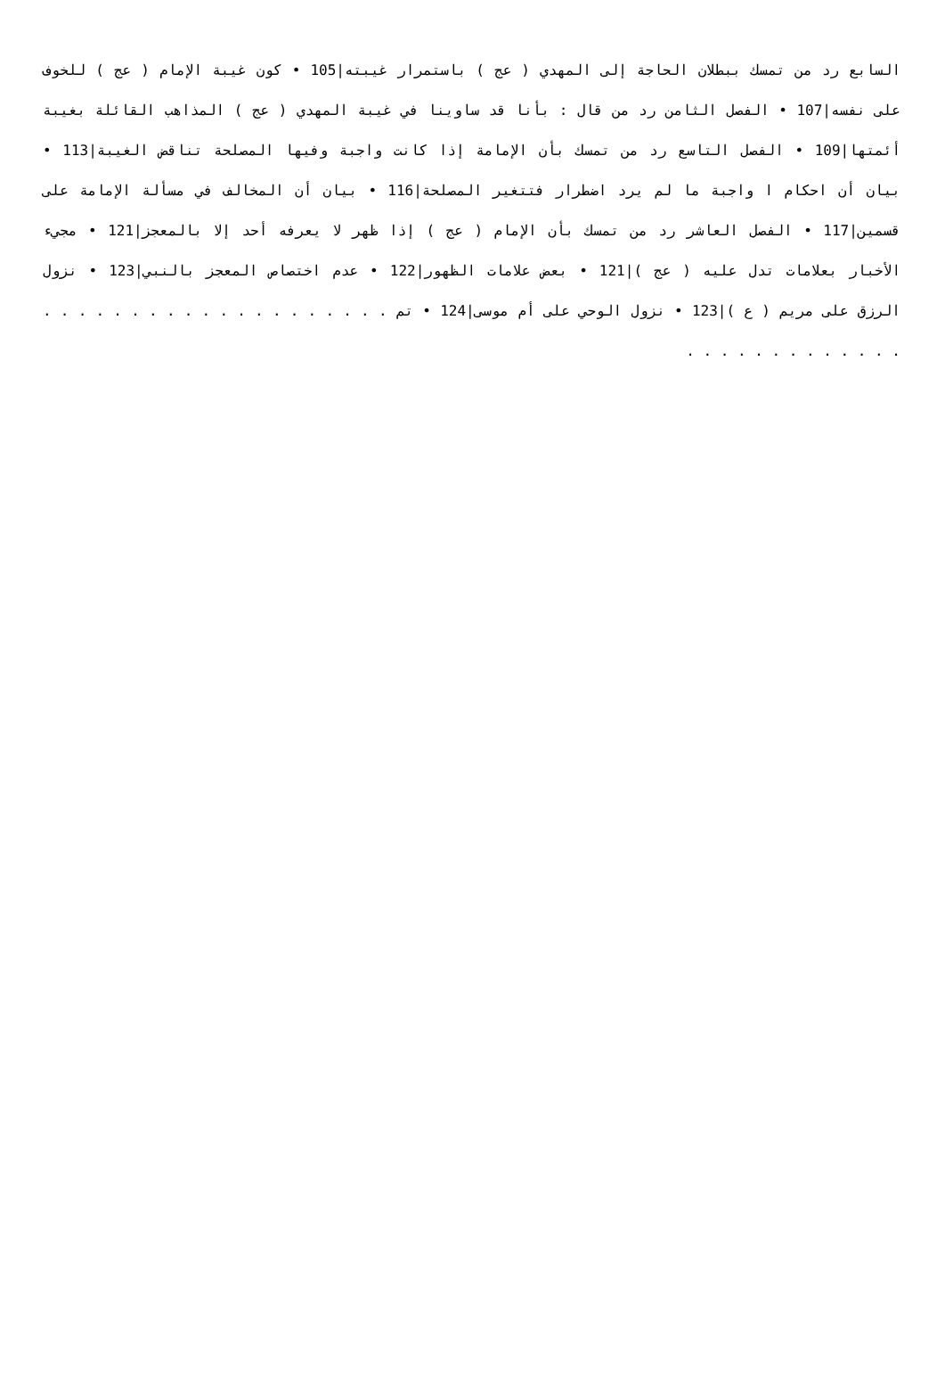السابع رد من تمسك ببطلان الحاجة إلى المهدي ( عج ) باستمرار غيبته|105 • كون غيبة الإمام ( عج ) للخوف على نفسه|107 • الفصل الثامن رد من قال : بأنا قد ساوينا في غيبة المهدي ( عج ) المذاهب القائلة بغيبة أئمتها|109 • الفصل التاسع رد من تمسك بأن الإمامة إذا كانت واجبة وفيها المصلحة تناقض الغيبة|113 • بيان أن احكام ا واجبة ما لم يرد اضطرار فتتغير المصلحة|116 • بيان أن المخالف في مسألة الإمامة على قسمين|117 • الفصل العاشر رد من تمسك بأن الإمام ( عج ) إذا ظهر لا يعرفه أحد إلا بالمعجز|121 • مجيء الأخبار بعلامات تدل عليه ( عج )|121 • بعض علامات الظهور|122 • عدم اختصاص المعجز بالنبي|123 • نزول الرزق على مريم ( ع )|123 • نزول الوحي على أم موسى|124 • تم . . . . . . . . . . . . . . . . . . . . . . . . . . . . . . . . .